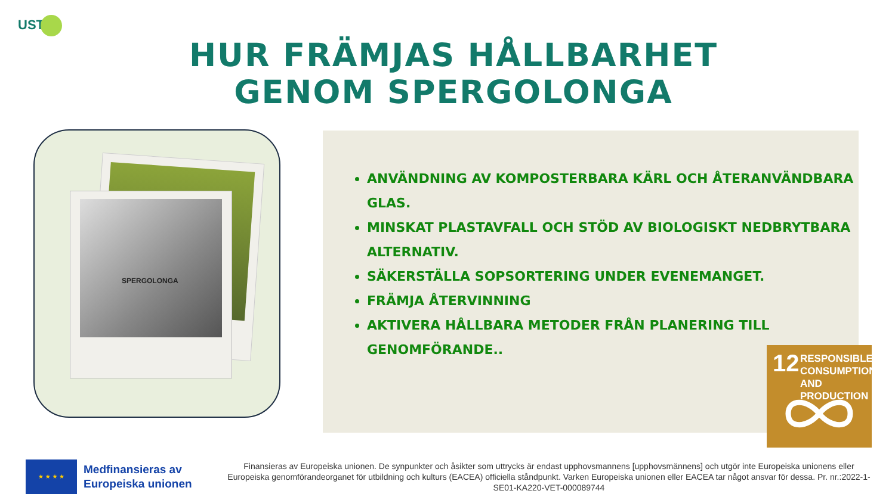UST
HUR FRÄMJAS HÅLLBARHET
GENOM SPERGOLONGA
SPERGOLONGA
ANVÄNDNING AV KOMPOSTERBARA KÄRL OCH ÅTERANVÄNDBARA GLAS.
MINSKAT PLASTAVFALL OCH STÖD AV BIOLOGISKT NEDBRYTBARA ALTERNATIV.
SÄKERSTÄLLA SOPSORTERING UNDER EVENEMANGET.
FRÄMJA ÅTERVINNING
AKTIVERA HÅLLBARA METODER FRÅN PLANERING TILL GENOMFÖRANDE..
12
RESPONSIBLE
CONSUMPTION
AND PRODUCTION
★ ★ ★ ★
Medfinansieras av
Europeiska unionen
Finansieras av Europeiska unionen. De synpunkter och åsikter som uttrycks är endast upphovsmannens [upphovsmännens] och utgör inte Europeiska unionens eller Europeiska genomförandeorganet för utbildning och kulturs (EACEA) officiella ståndpunkt. Varken Europeiska unionen eller EACEA tar något ansvar för dessa. Pr. nr.:2022-1-SE01-KA220-VET-000089744